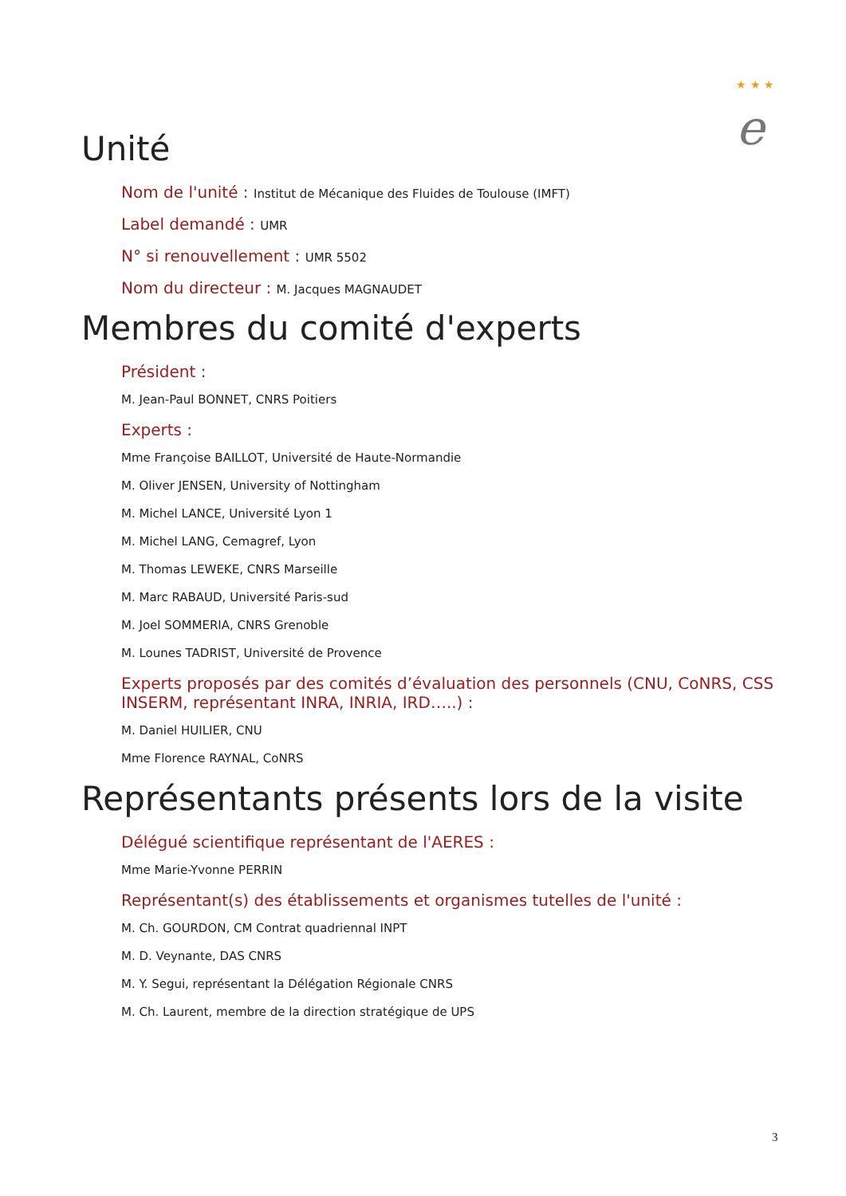★ ★ ★
e
Unité
Nom de l'unité : Institut de Mécanique des Fluides de Toulouse (IMFT)
Label demandé : UMR
N° si renouvellement : UMR 5502
Nom du directeur : M. Jacques MAGNAUDET
Membres du comité d'experts
Président :
M. Jean-Paul BONNET, CNRS Poitiers
Experts :
Mme Françoise BAILLOT, Université de Haute-Normandie
M. Oliver JENSEN, University of Nottingham
M. Michel LANCE, Université Lyon 1
M. Michel LANG, Cemagref, Lyon
M. Thomas LEWEKE, CNRS Marseille
M. Marc RABAUD, Université Paris-sud
M. Joel SOMMERIA, CNRS Grenoble
M. Lounes TADRIST, Université de Provence
Experts proposés par des comités d’évaluation des personnels (CNU, CoNRS, CSS INSERM, représentant INRA, INRIA, IRD…..) :
M. Daniel HUILIER, CNU
Mme Florence RAYNAL, CoNRS
Représentants présents lors de la visite
Délégué scientifique représentant de l'AERES :
Mme Marie-Yvonne PERRIN
Représentant(s) des établissements et organismes tutelles de l'unité :
M. Ch. GOURDON, CM Contrat quadriennal INPT
M. D. Veynante, DAS CNRS
M. Y. Segui, représentant la Délégation Régionale CNRS
M. Ch. Laurent, membre de la direction stratégique de UPS
3